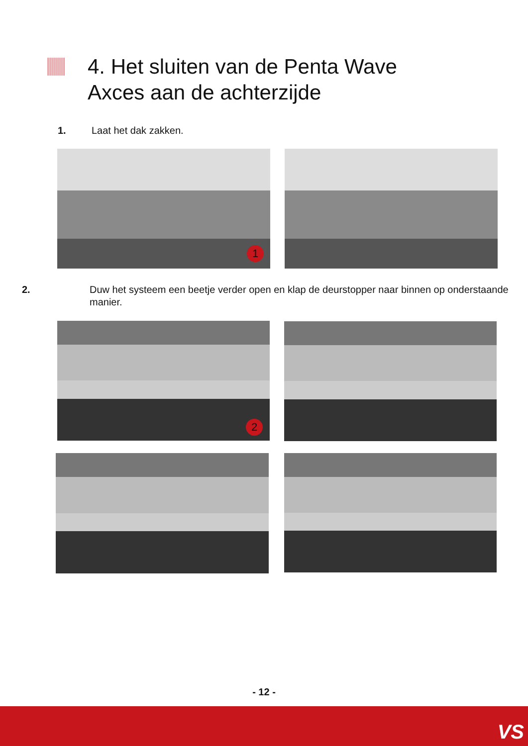4. Het sluiten van de Penta Wave
Axces aan de achterzijde
1. Laat het dak zakken.
1
2. Duw het systeem een beetje verder open en klap de deurstopper naar binnen op onderstaande manier.
2
- 12 -
VS